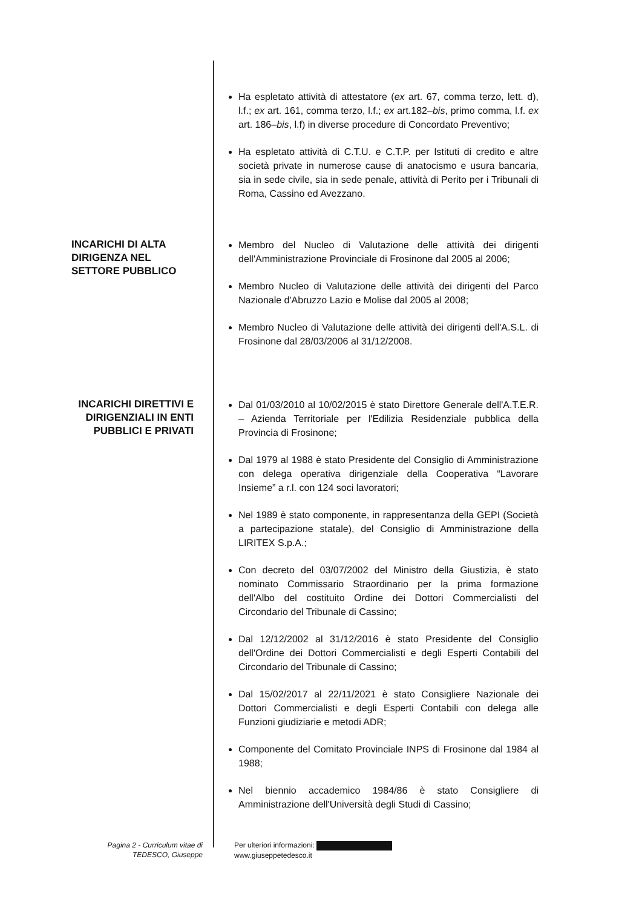Ha espletato attività di attestatore (ex art. 67, comma terzo, lett. d), l.f.; ex art. 161, comma terzo, l.f.; ex art.182–bis, primo comma, l.f. ex art. 186–bis, l.f) in diverse procedure di Concordato Preventivo;
Ha espletato attività di C.T.U. e C.T.P. per Istituti di credito e altre società private in numerose cause di anatocismo e usura bancaria, sia in sede civile, sia in sede penale, attività di Perito per i Tribunali di Roma, Cassino ed Avezzano.
INCARICHI DI ALTA DIRIGENZA NEL SETTORE PUBBLICO
Membro del Nucleo di Valutazione delle attività dei dirigenti dell'Amministrazione Provinciale di Frosinone dal 2005 al 2006;
Membro Nucleo di Valutazione delle attività dei dirigenti del Parco Nazionale d'Abruzzo Lazio e Molise dal 2005 al 2008;
Membro Nucleo di Valutazione delle attività dei dirigenti dell'A.S.L. di Frosinone dal 28/03/2006 al 31/12/2008.
INCARICHI DIRETTIVI E DIRIGENZIALI IN ENTI PUBBLICI E PRIVATI
Dal 01/03/2010 al 10/02/2015 è stato Direttore Generale dell'A.T.E.R. – Azienda Territoriale per l'Edilizia Residenziale pubblica della Provincia di Frosinone;
Dal 1979 al 1988 è stato Presidente del Consiglio di Amministrazione con delega operativa dirigenziale della Cooperativa “Lavorare Insieme” a r.l. con 124 soci lavoratori;
Nel 1989 è stato componente, in rappresentanza della GEPI (Società a partecipazione statale), del Consiglio di Amministrazione della LIRITEX S.p.A.;
Con decreto del 03/07/2002 del Ministro della Giustizia, è stato nominato Commissario Straordinario per la prima formazione dell'Albo del costituito Ordine dei Dottori Commercialisti del Circondario del Tribunale di Cassino;
Dal 12/12/2002 al 31/12/2016 è stato Presidente del Consiglio dell'Ordine dei Dottori Commercialisti e degli Esperti Contabili del Circondario del Tribunale di Cassino;
Dal 15/02/2017 al 22/11/2021 è stato Consigliere Nazionale dei Dottori Commercialisti e degli Esperti Contabili con delega alle Funzioni giudiziarie e metodi ADR;
Componente del Comitato Provinciale INPS di Frosinone dal 1984 al 1988;
Nel biennio accademico 1984/86 è stato Consigliere di Amministrazione dell'Università degli Studi di Cassino;
Pagina 2 - Curriculum vitae di
TEDESCO, Giuseppe
Per ulteriori informazioni:
www.giuseppetedesco.it